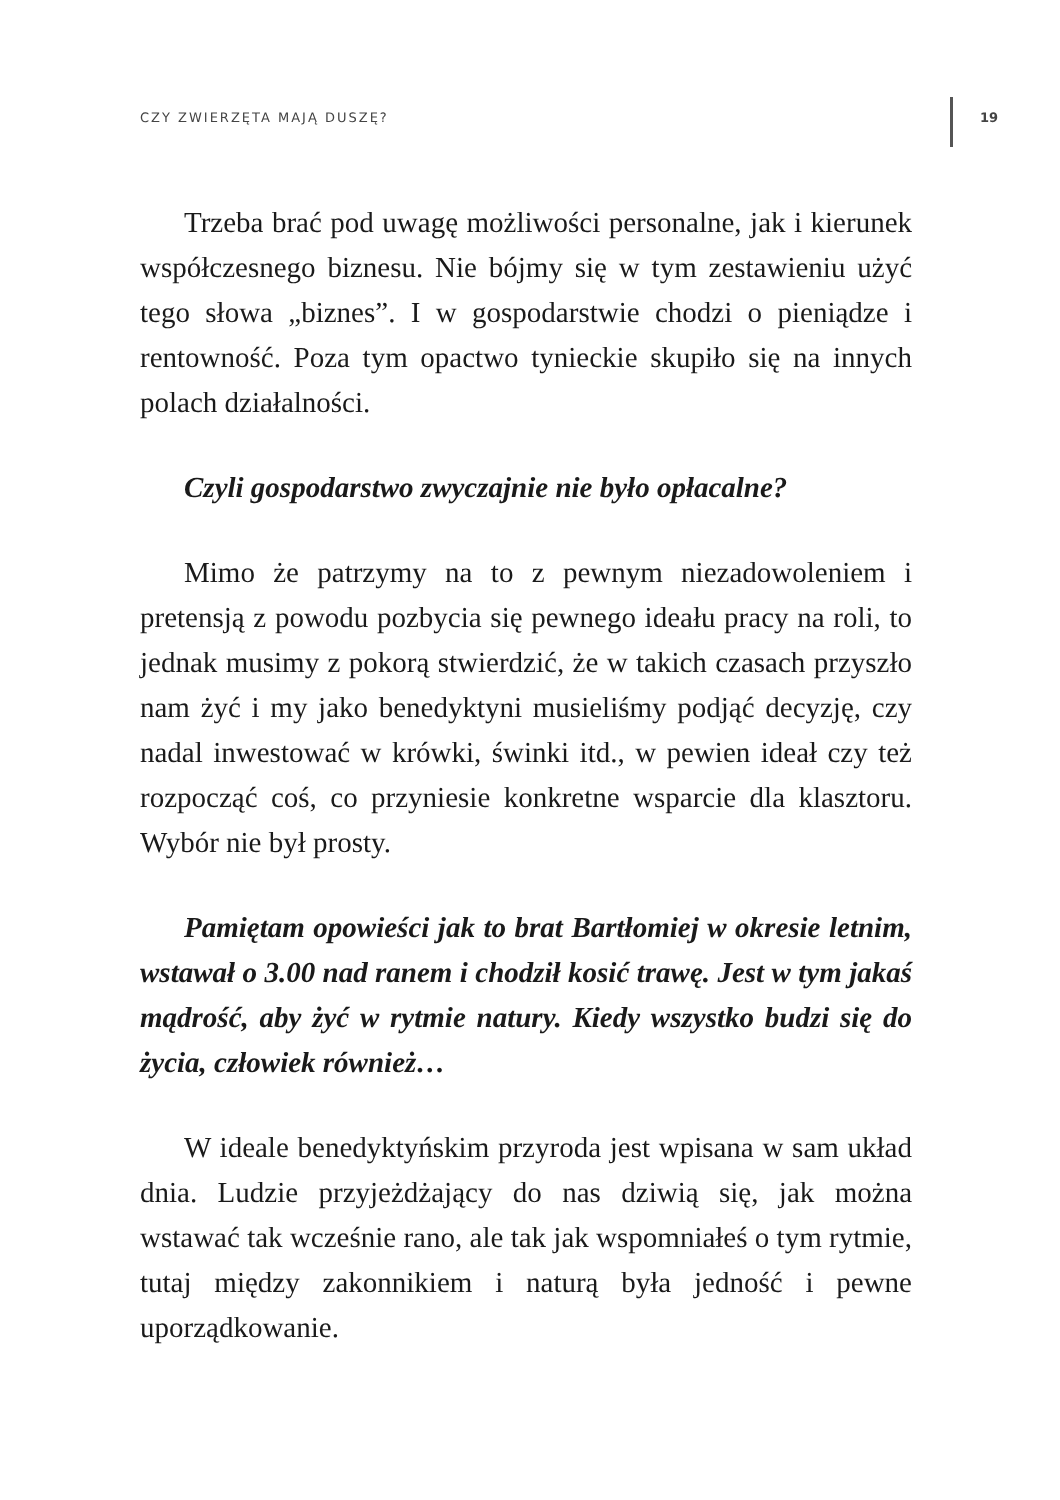CZY ZWIERZĘTA MAJĄ DUSZĘ? 19
Trzeba brać pod uwagę możliwości personalne, jak i kierunek współczesnego biznesu. Nie bójmy się w tym zestawieniu użyć tego słowa „biznes”. I w gospodarstwie chodzi o pieniądze i rentowność. Poza tym opactwo tynieckie skupiło się na innych polach działalności.
Czyli gospodarstwo zwyczajnie nie było opłacalne?
Mimo że patrzymy na to z pewnym niezadowoleniem i pretensją z powodu pozbycia się pewnego ideału pracy na roli, to jednak musimy z pokorą stwierdzić, że w takich czasach przyszło nam żyć i my jako benedyktyni musieliśmy podjąć decyzję, czy nadal inwestować w krówki, świnki itd., w pewien ideał czy też rozpocząć coś, co przyniesie konkretne wsparcie dla klasztoru. Wybór nie był prosty.
Pamiętam opowieści jak to brat Bartłomiej w okresie letnim, wstawał o 3.00 nad ranem i chodził kosić trawę. Jest w tym jakaś mądrość, aby żyć w rytmie natury. Kiedy wszystko budzi się do życia, człowiek również…
W ideale benedyktyńskim przyroda jest wpisana w sam układ dnia. Ludzie przyjeżdżający do nas dziwią się, jak można wstawać tak wcześnie rano, ale tak jak wspomniałeś o tym rytmie, tutaj między zakonnikiem i naturą była jedność i pewne uporządkowanie.